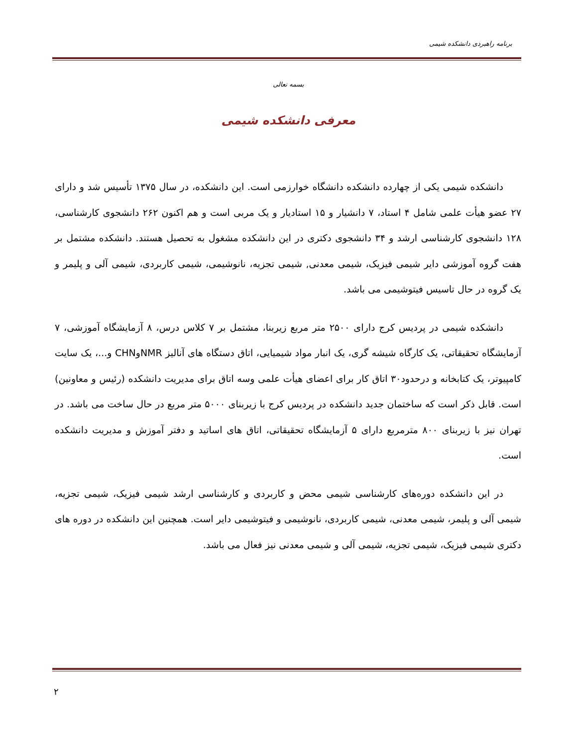برنامه راهبردی دانشکده شیمی
بسمه تعالی
معرفی دانشکده شیمی
دانشکده شیمی یکی از چهارده دانشکده دانشگاه خوارزمی است. این دانشکده، در سال ۱۳۷۵ تأسیس شد و دارای ۲۷ عضو هیأت علمی شامل ۴ استاد، ۷ دانشیار و ۱۵ استادیار و یک مربی است و هم اکنون ۲۶۲ دانشجوی کارشناسی، ۱۲۸ دانشجوی کارشناسی ارشد و ۳۴ دانشجوی دکتری در این دانشکده مشغول به تحصیل هستند. دانشکده مشتمل بر هفت گروه آموزشی دایر شیمی فیزیک، شیمی معدنی, شیمی تجزیه، نانوشیمی، شیمی کاربردی، شیمی آلی و پلیمر و یک گروه در حال تاسیس فیتوشیمی می باشد.
دانشکده شیمی در پردیس کرج دارای ۲۵۰۰ متر مربع زیربنا، مشتمل بر ۷ کلاس درس، ۸ آزمایشگاه آموزشی، ۷ آزمایشگاه تحقیقاتی، یک کارگاه شیشه گری، یک انبار مواد شیمیایی، اتاق دستگاه های آنالیز NMRوCHN و...، یک سایت کامپیوتر، یک کتابخانه و درحدود۳۰ اتاق کار برای اعضای هیأت علمی وسه اتاق برای مدیریت دانشکده (رئیس و معاونین) است. قابل ذکر است که ساختمان جدید دانشکده در پردیس کرج با زیربنای ۵۰۰۰ متر مربع در حال ساخت می باشد. در تهران نیز با زیربنای ۸۰۰ مترمربع دارای ۵ آزمایشگاه تحقیقاتی، اتاق های اساتید و دفتر آموزش و مدیریت دانشکده است.
در این دانشکده دوره‌های کارشناسی شیمی محض و کاربردی و کارشناسی ارشد شیمی فیزیک، شیمی تجزیه، شیمی آلی و پلیمر، شیمی معدنی، شیمی کاربردی، نانوشیمی و فیتوشیمی دایر است. همچنین این دانشکده در دوره های دکتری شیمی فیزیک، شیمی تجزیه، شیمی آلی و شیمی معدنی نیز فعال می باشد.
۲